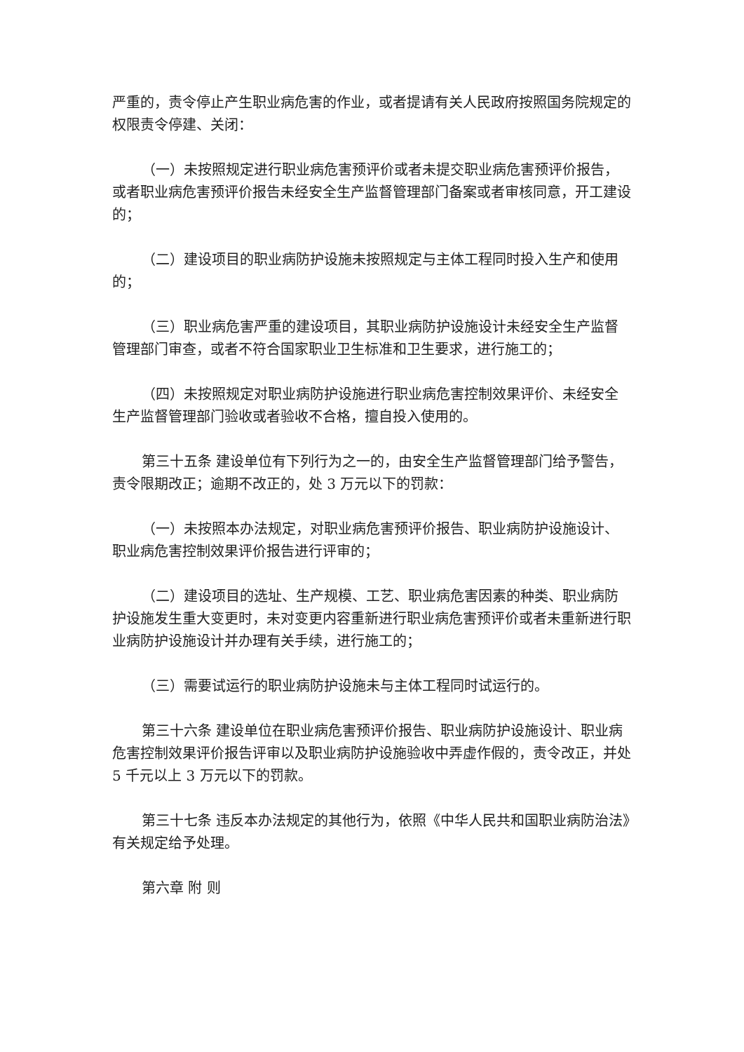严重的，责令停止产生职业病危害的作业，或者提请有关人民政府按照国务院规定的权限责令停建、关闭：
（一）未按照规定进行职业病危害预评价或者未提交职业病危害预评价报告，或者职业病危害预评价报告未经安全生产监督管理部门备案或者审核同意，开工建设的；
（二）建设项目的职业病防护设施未按照规定与主体工程同时投入生产和使用的；
（三）职业病危害严重的建设项目，其职业病防护设施设计未经安全生产监督管理部门审查，或者不符合国家职业卫生标准和卫生要求，进行施工的；
（四）未按照规定对职业病防护设施进行职业病危害控制效果评价、未经安全生产监督管理部门验收或者验收不合格，擅自投入使用的。
第三十五条 建设单位有下列行为之一的，由安全生产监督管理部门给予警告，责令限期改正；逾期不改正的，处 3 万元以下的罚款：
（一）未按照本办法规定，对职业病危害预评价报告、职业病防护设施设计、职业病危害控制效果评价报告进行评审的；
（二）建设项目的选址、生产规模、工艺、职业病危害因素的种类、职业病防护设施发生重大变更时，未对变更内容重新进行职业病危害预评价或者未重新进行职业病防护设施设计并办理有关手续，进行施工的；
（三）需要试运行的职业病防护设施未与主体工程同时试运行的。
第三十六条 建设单位在职业病危害预评价报告、职业病防护设施设计、职业病危害控制效果评价报告评审以及职业病防护设施验收中弄虚作假的，责令改正，并处 5 千元以上 3 万元以下的罚款。
第三十七条 违反本办法规定的其他行为，依照《中华人民共和国职业病防治法》有关规定给予处理。
第六章 附 则